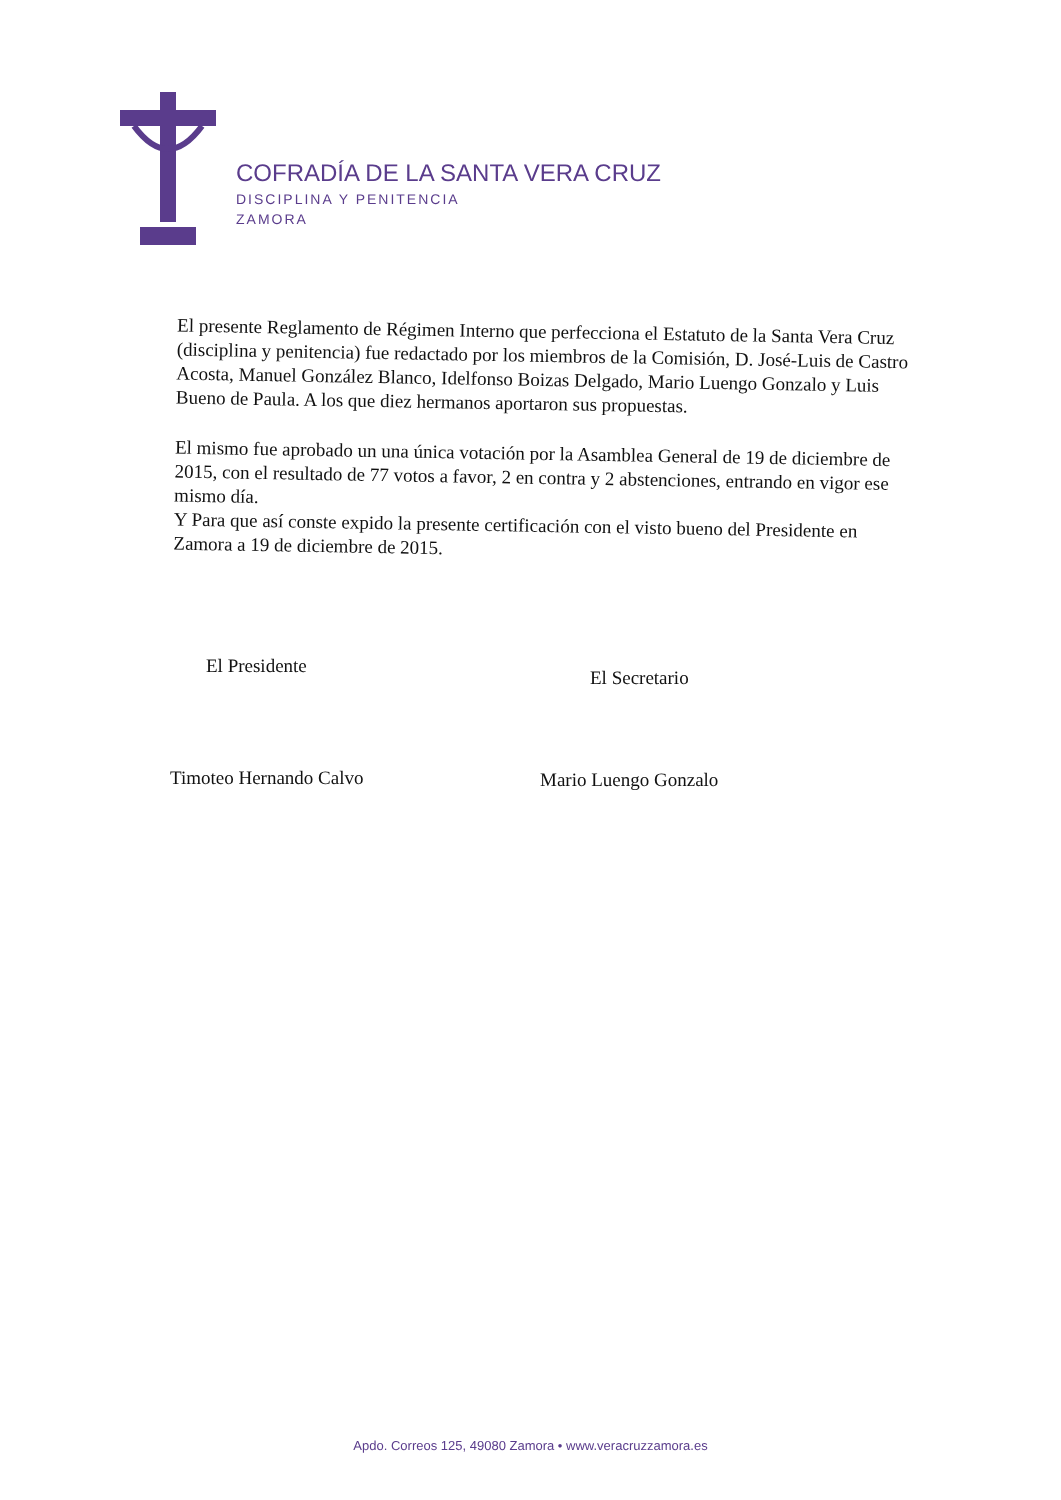COFRADÍA DE LA SANTA VERA CRUZ
DISCIPLINA Y PENITENCIA
ZAMORA
El presente Reglamento de Régimen Interno que perfecciona el Estatuto de la Santa Vera Cruz (disciplina y penitencia) fue redactado por los miembros de la Comisión, D. José-Luis de Castro Acosta, Manuel González Blanco, Idelfonso Boizas Delgado, Mario Luengo Gonzalo y Luis Bueno de Paula. A los que diez hermanos aportaron sus propuestas.
El mismo fue aprobado un una única votación por la Asamblea General de 19 de diciembre de 2015, con el resultado de 77 votos a favor, 2 en contra y 2 abstenciones, entrando en vigor ese mismo día.
Y Para que así conste expido la presente certificación con el visto bueno del Presidente en Zamora a 19 de diciembre de 2015.
El Presidente
Timoteo Hernando Calvo
El Secretario
Mario Luengo Gonzalo
Apdo. Correos 125, 49080 Zamora • www.veracruzzamora.es